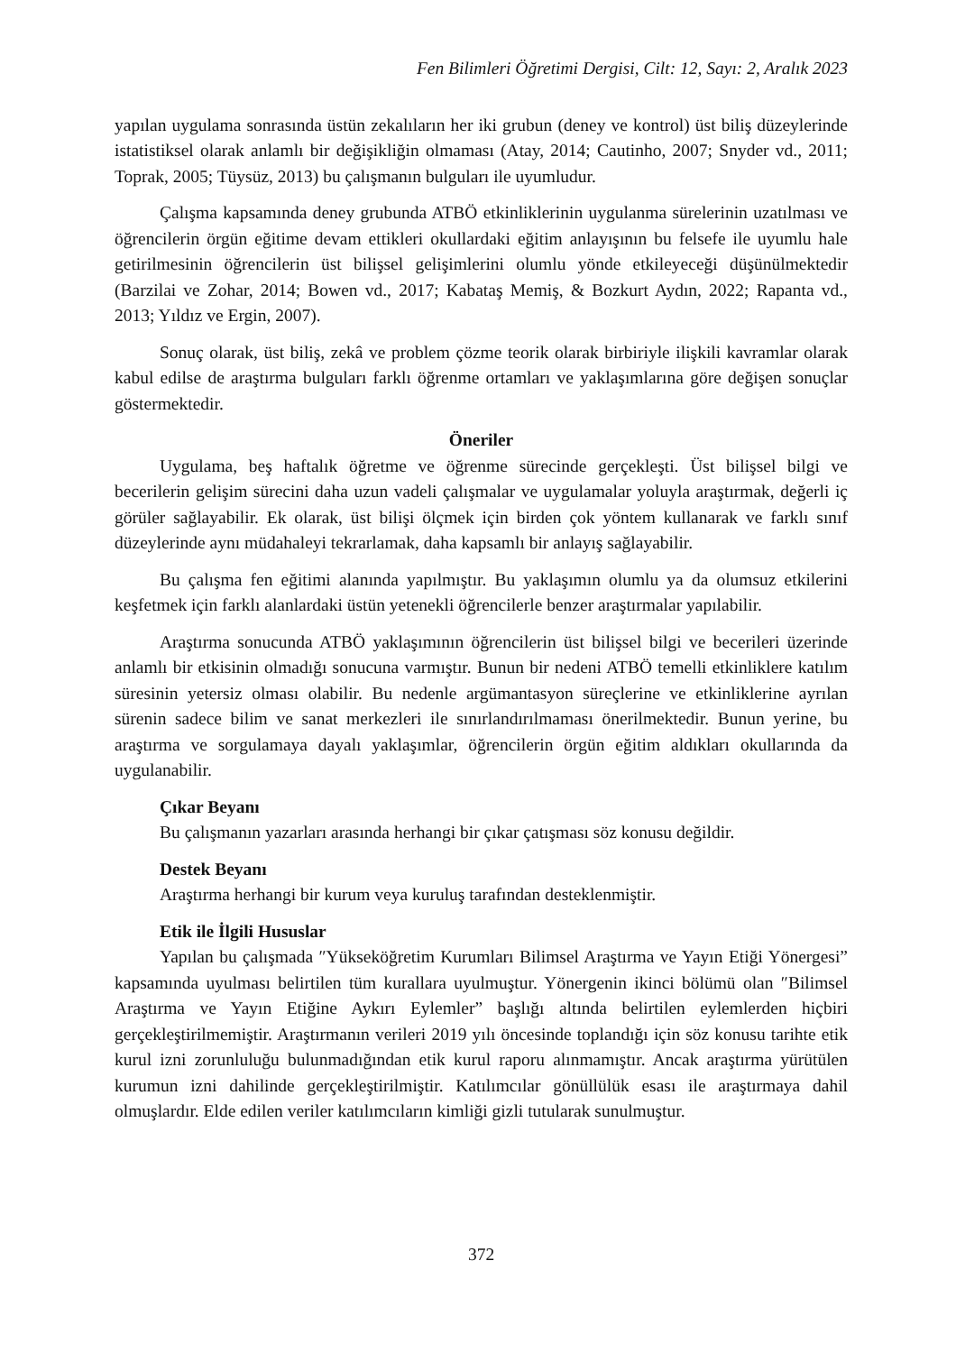Fen Bilimleri Öğretimi Dergisi, Cilt: 12, Sayı: 2, Aralık 2023
yapılan uygulama sonrasında üstün zekalıların her iki grubun (deney ve kontrol) üst biliş düzeylerinde istatistiksel olarak anlamlı bir değişikliğin olmaması (Atay, 2014; Cautinho, 2007; Snyder vd., 2011; Toprak, 2005; Tüysüz, 2013) bu çalışmanın bulguları ile uyumludur.
Çalışma kapsamında deney grubunda ATBÖ etkinliklerinin uygulanma sürelerinin uzatılması ve öğrencilerin örgün eğitime devam ettikleri okullardaki eğitim anlayışının bu felsefe ile uyumlu hale getirilmesinin öğrencilerin üst bilişsel gelişimlerini olumlu yönde etkileyeceği düşünülmektedir (Barzilai ve Zohar, 2014; Bowen vd., 2017; Kabataş Memiş, & Bozkurt Aydın, 2022; Rapanta vd., 2013; Yıldız ve Ergin, 2007).
Sonuç olarak, üst biliş, zekâ ve problem çözme teorik olarak birbiriyle ilişkili kavramlar olarak kabul edilse de araştırma bulguları farklı öğrenme ortamları ve yaklaşımlarına göre değişen sonuçlar göstermektedir.
Öneriler
Uygulama, beş haftalık öğretme ve öğrenme sürecinde gerçekleşti. Üst bilişsel bilgi ve becerilerin gelişim sürecini daha uzun vadeli çalışmalar ve uygulamalar yoluyla araştırmak, değerli iç görüler sağlayabilir. Ek olarak, üst bilişi ölçmek için birden çok yöntem kullanarak ve farklı sınıf düzeylerinde aynı müdahaleyi tekrarlamak, daha kapsamlı bir anlayış sağlayabilir.
Bu çalışma fen eğitimi alanında yapılmıştır. Bu yaklaşımın olumlu ya da olumsuz etkilerini keşfetmek için farklı alanlardaki üstün yetenekli öğrencilerle benzer araştırmalar yapılabilir.
Araştırma sonucunda ATBÖ yaklaşımının öğrencilerin üst bilişsel bilgi ve becerileri üzerinde anlamlı bir etkisinin olmadığı sonucuna varmıştır. Bunun bir nedeni ATBÖ temelli etkinliklere katılım süresinin yetersiz olması olabilir. Bu nedenle argümantasyon süreçlerine ve etkinliklerine ayrılan sürenin sadece bilim ve sanat merkezleri ile sınırlandırılmaması önerilmektedir. Bunun yerine, bu araştırma ve sorgulamaya dayalı yaklaşımlar, öğrencilerin örgün eğitim aldıkları okullarında da uygulanabilir.
Çıkar Beyanı
Bu çalışmanın yazarları arasında herhangi bir çıkar çatışması söz konusu değildir.
Destek Beyanı
Araştırma herhangi bir kurum veya kuruluş tarafından desteklenmiştir.
Etik ile İlgili Hususlar
Yapılan bu çalışmada ″Yükseköğretim Kurumları Bilimsel Araştırma ve Yayın Etiği Yönergesi” kapsamında uyulması belirtilen tüm kurallara uyulmuştur. Yönergenin ikinci bölümü olan ″Bilimsel Araştırma ve Yayın Etiğine Aykırı Eylemler” başlığı altında belirtilen eylemlerden hiçbiri gerçekleştirilmemiştir. Araştırmanın verileri 2019 yılı öncesinde toplandığı için söz konusu tarihte etik kurul izni zorunluluğu bulunmadığından etik kurul raporu alınmamıştır. Ancak araştırma yürütülen kurumun izni dahilinde gerçekleştirilmiştir. Katılımcılar gönüllülük esası ile araştırmaya dahil olmuşlardır. Elde edilen veriler katılımcıların kimliği gizli tutularak sunulmuştur.
372